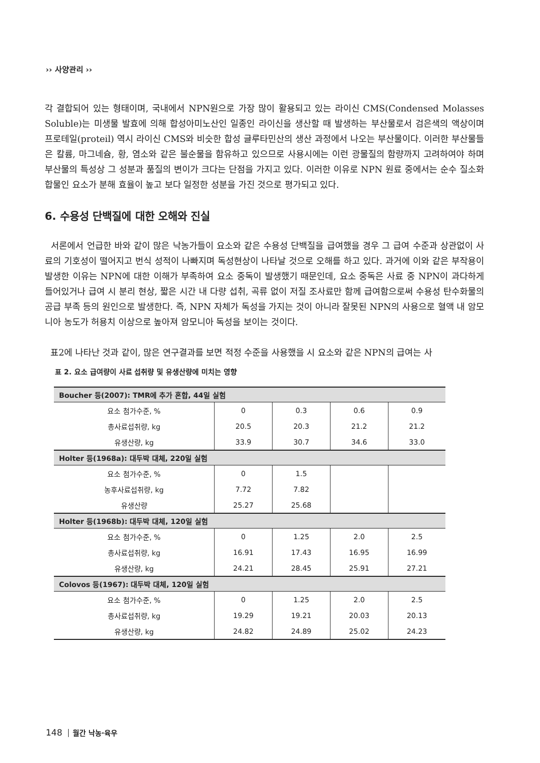›› 사양관리 ››
각 결합되어 있는 형태이며, 국내에서 NPN원으로 가장 많이 활용되고 있는 라이신 CMS(Condensed Molasses Soluble)는 미생물 발효에 의해 합성아미노산인 일종인 라이신을 생산할 때 발생하는 부산물로서 검은색의 액상이며 프로테일(proteil) 역시 라이신 CMS와 비슷한 합성 글루타민산의 생산 과정에서 나오는 부산물이다. 이러한 부산물들은 칼륨, 마그네슘, 황, 염소와 같은 불순물을 함유하고 있으므로 사용시에는 이런 광물질의 함량까지 고려하여야 하며 부산물의 특성상 그 성분과 품질의 변이가 크다는 단점을 가지고 있다. 이러한 이유로 NPN 원료 중에서는 순수 질소화합물인 요소가 분해 효율이 높고 보다 일정한 성분을 가진 것으로 평가되고 있다.
6. 수용성 단백질에 대한 오해와 진실
서론에서 언급한 바와 같이 많은 낙농가들이 요소와 같은 수용성 단백질을 급여했을 경우 그 급여 수준과 상관없이 사료의 기호성이 떨어지고 번식 성적이 나빠지며 독성현상이 나타날 것으로 오해를 하고 있다. 과거에 이와 같은 부작용이 발생한 이유는 NPN에 대한 이해가 부족하여 요소 중독이 발생했기 때문인데, 요소 중독은 사료 중 NPN이 과다하게 들어있거나 급여 시 분리 현상, 짧은 시간 내 다량 섭취, 곡류 없이 저질 조사료만 함께 급여함으로써 수용성 탄수화물의 공급 부족 등의 원인으로 발생한다. 즉, NPN 자체가 독성을 가지는 것이 아니라 잘못된 NPN의 사용으로 혈액 내 암모니아 농도가 허용치 이상으로 높아져 암모니아 독성을 보이는 것이다.
표2에 나타난 것과 같이, 많은 연구결과를 보면 적정 수준을 사용했을 시 요소와 같은 NPN의 급여는 사
표 2. 요소 급여량이 사료 섭취량 및 유생산량에 미치는 영향
| Boucher 등(2007): TMR에 추가 혼합, 44일 실험 | | | | |
| --- | --- | --- | --- | --- |
| 요소 첨가수준, % | 0 | 0.3 | 0.6 | 0.9 |
| 총사료섭취량, kg | 20.5 | 20.3 | 21.2 | 21.2 |
| 유생산량, kg | 33.9 | 30.7 | 34.6 | 33.0 |
| Holter 등(1968a): 대두박 대체, 220일 실험 | | | | |
| 요소 첨가수준, % | 0 | 1.5 | | |
| 농후사료섭취량, kg | 7.72 | 7.82 | | |
| 유생산량 | 25.27 | 25.68 | | |
| Holter 등(1968b): 대두박 대체, 120일 실험 | | | | |
| 요소 첨가수준, % | 0 | 1.25 | 2.0 | 2.5 |
| 총사료섭취량, kg | 16.91 | 17.43 | 16.95 | 16.99 |
| 유생산량, kg | 24.21 | 28.45 | 25.91 | 27.21 |
| Colovos 등(1967): 대두박 대체, 120일 실험 | | | | |
| 요소 첨가수준, % | 0 | 1.25 | 2.0 | 2.5 |
| 총사료섭취량, kg | 19.29 | 19.21 | 20.03 | 20.13 |
| 유생산량, kg | 24.82 | 24.89 | 25.02 | 24.23 |
148 월간 낙농·육우